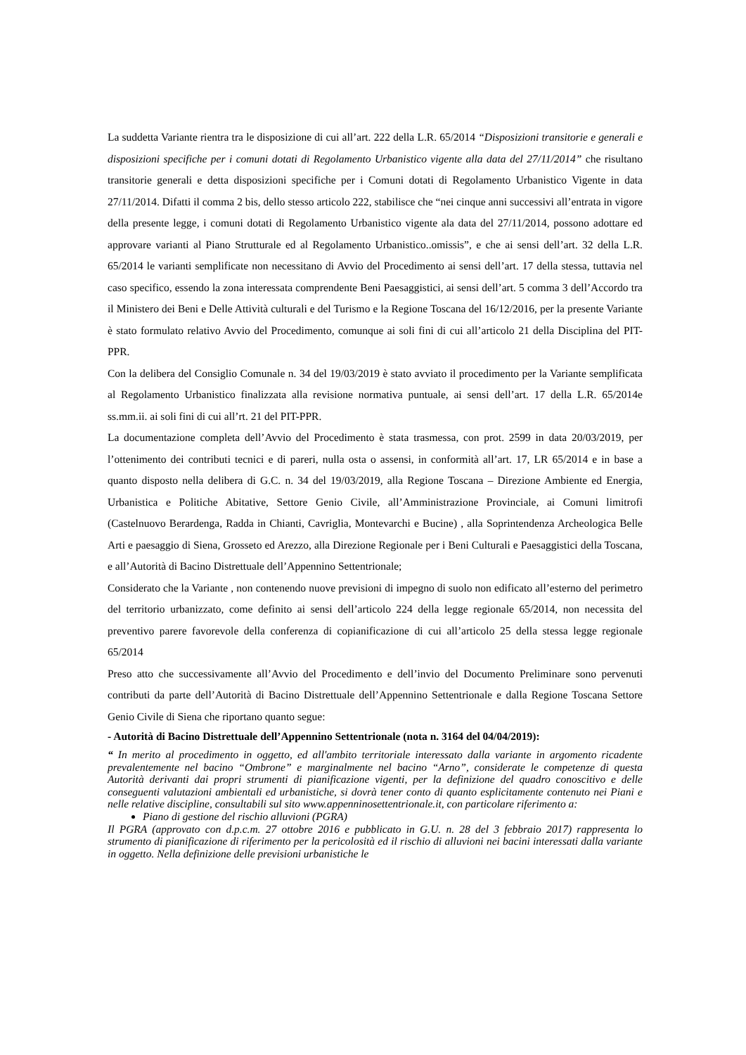La suddetta Variante rientra tra le disposizione di cui all’art. 222 della L.R. 65/2014 “Disposizioni transitorie e generali e disposizioni specifiche per i comuni dotati di Regolamento Urbanistico vigente alla data del 27/11/2014” che risultano transitorie generali e detta disposizioni specifiche per i Comuni dotati di Regolamento Urbanistico Vigente in data 27/11/2014. Difatti il comma 2 bis, dello stesso articolo 222, stabilisce che “nei cinque anni successivi all’entrata in vigore della presente legge, i comuni dotati di Regolamento Urbanistico vigente ala data del 27/11/2014, possono adottare ed approvare varianti al Piano Strutturale ed al Regolamento Urbanistico..omissis”, e che ai sensi dell’art. 32 della L.R. 65/2014 le varianti semplificate non necessitano di Avvio del Procedimento ai sensi dell’art. 17 della stessa, tuttavia nel caso specifico, essendo la zona interessata comprendente Beni Paesaggistici, ai sensi dell’art. 5 comma 3 dell’Accordo tra il Ministero dei Beni e Delle Attività culturali e del Turismo e la Regione Toscana del 16/12/2016, per la presente Variante è stato formulato relativo Avvio del Procedimento, comunque ai soli fini di cui all’articolo 21 della Disciplina del PIT-PPR.
Con la delibera del Consiglio Comunale n. 34 del 19/03/2019 è stato avviato il procedimento per la Variante semplificata al Regolamento Urbanistico finalizzata alla revisione normativa puntuale, ai sensi dell’art. 17 della L.R. 65/2014e ss.mm.ii. ai soli fini di cui all’rt. 21 del PIT-PPR.
La documentazione completa dell’Avvio del Procedimento è stata trasmessa, con prot. 2599 in data 20/03/2019, per l’ottenimento dei contributi tecnici e di pareri, nulla osta o assensi, in conformità all’art. 17, LR 65/2014 e in base a quanto disposto nella delibera di G.C. n. 34 del 19/03/2019, alla Regione Toscana – Direzione Ambiente ed Energia, Urbanistica e Politiche Abitative, Settore Genio Civile, all’Amministrazione Provinciale, ai Comuni limitrofi (Castelnuovo Berardenga, Radda in Chianti, Cavriglia, Montevarchi e Bucine) , alla Soprintendenza Archeologica Belle Arti e paesaggio di Siena, Grosseto ed Arezzo, alla Direzione Regionale per i Beni Culturali e Paesaggistici della Toscana, e all’Autorità di Bacino Distrettuale dell’Appennino Settentrionale;
Considerato che la Variante , non contenendo nuove previsioni di impegno di suolo non edificato all’esterno del perimetro del territorio urbanizzato, come definito ai sensi dell’articolo 224 della legge regionale 65/2014, non necessita del preventivo parere favorevole della conferenza di copianificazione di cui all’articolo 25 della stessa legge regionale 65/2014
Preso atto che successivamente all’Avvio del Procedimento e dell’invio del Documento Preliminare sono pervenuti contributi da parte dell’Autorità di Bacino Distrettuale dell’Appennino Settentrionale e dalla Regione Toscana Settore Genio Civile di Siena che riportano quanto segue:
- Autorità di Bacino Distrettuale dell’Appennino Settentrionale (nota n. 3164 del 04/04/2019):
“ In merito al procedimento in oggetto, ed all'ambito territoriale interessato dalla variante in argomento ricadente prevalentemente nel bacino “Ombrone” e marginalmente nel bacino “Arno”, considerate le competenze di questa Autorità derivanti dai propri strumenti di pianificazione vigenti, per la definizione del quadro conoscitivo e delle conseguenti valutazioni ambientali ed urbanistiche, si dovrà tener conto di quanto esplicitamente contenuto nei Piani e nelle relative discipline, consultabili sul sito www.appenninosettentrionale.it, con particolare riferimento a:
Piano di gestione del rischio alluvioni (PGRA)
Il PGRA (approvato con d.p.c.m. 27 ottobre 2016 e pubblicato in G.U. n. 28 del 3 febbraio 2017) rappresenta lo strumento di pianificazione di riferimento per la pericolosità ed il rischio di alluvioni nei bacini interessati dalla variante in oggetto. Nella definizione delle previsioni urbanistiche le